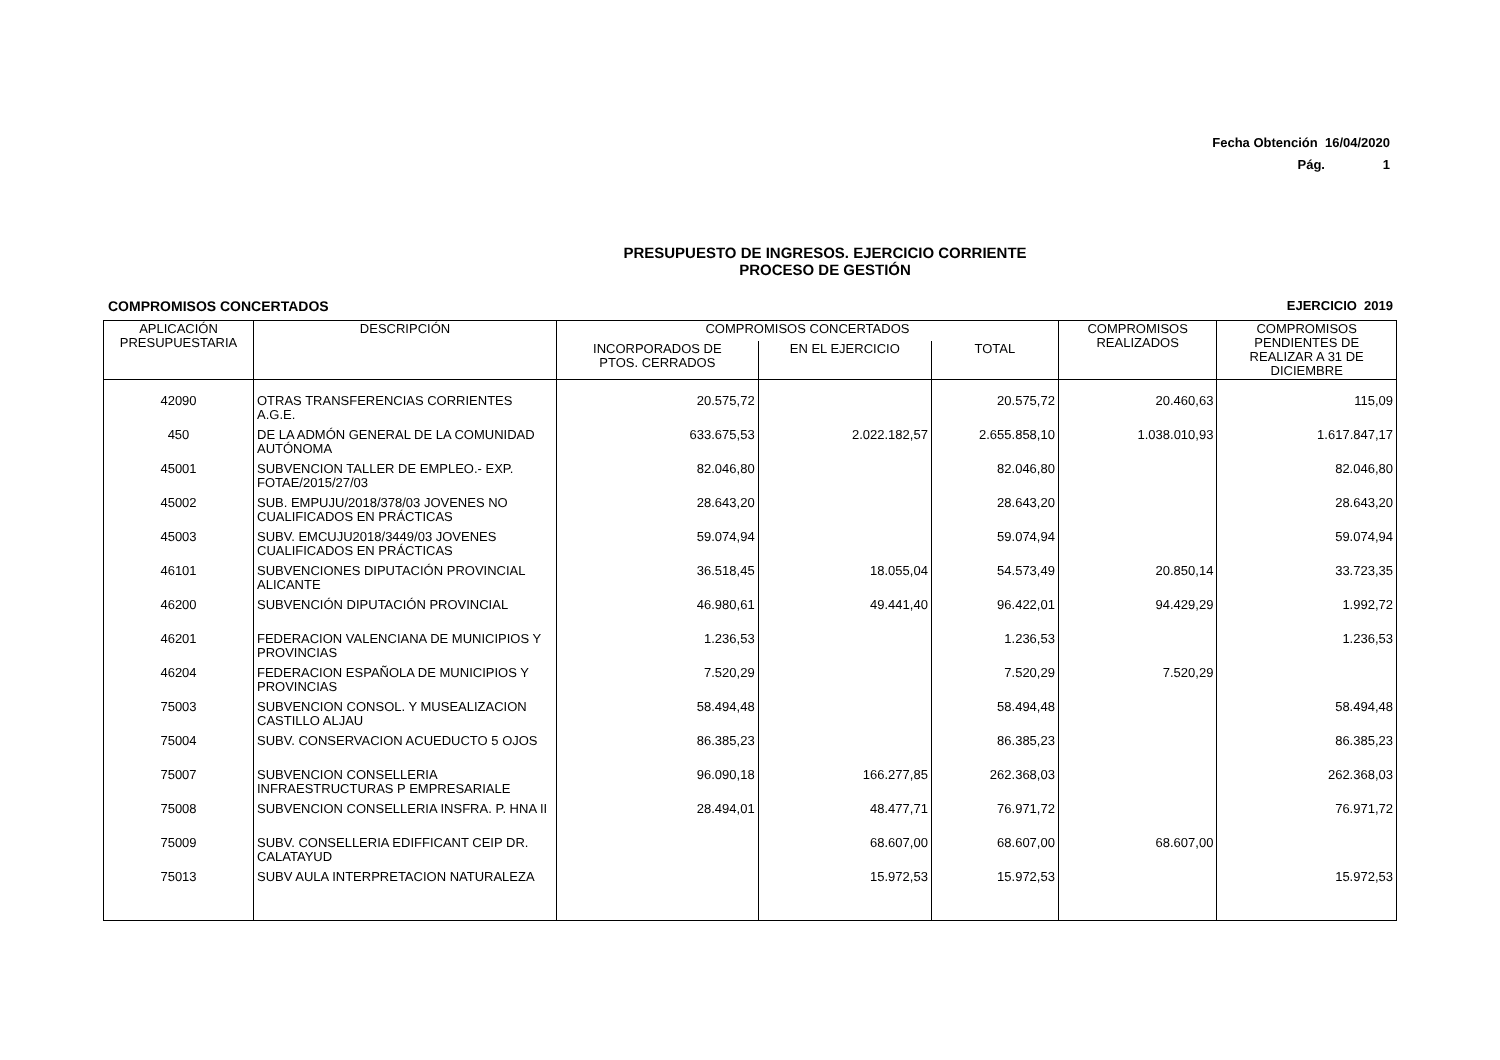Fecha Obtención 16/04/2020
Pág. 1
PRESUPUESTO DE INGRESOS. EJERCICIO CORRIENTE
PROCESO DE GESTIÓN
COMPROMISOS CONCERTADOS EJERCICIO 2019
| APLICACIÓN PRESUPUESTARIA | DESCRIPCIÓN | COMPROMISOS CONCERTADOS | | | COMPROMISOS REALIZADOS | COMPROMISOS PENDIENTES DE REALIZAR A 31 DE DICIEMBRE |
| --- | --- | --- | --- | --- | --- | --- |
| | | INCORPORADOS DE PTOS. CERRADOS | EN EL EJERCICIO | TOTAL | | |
| 42090 | OTRAS TRANSFERENCIAS CORRIENTES A.G.E. | 20.575,72 | | 20.575,72 | 20.460,63 | 115,09 |
| 450 | DE LA ADMÓN GENERAL DE LA COMUNIDAD AUTÓNOMA | 633.675,53 | 2.022.182,57 | 2.655.858,10 | 1.038.010,93 | 1.617.847,17 |
| 45001 | SUBVENCION TALLER DE EMPLEO.- EXP. FOTAE/2015/27/03 | 82.046,80 | | 82.046,80 | | 82.046,80 |
| 45002 | SUB. EMPUJU/2018/378/03 JOVENES NO CUALIFICADOS EN PRÁCTICAS | 28.643,20 | | 28.643,20 | | 28.643,20 |
| 45003 | SUBV. EMCUJU2018/3449/03 JOVENES CUALIFICADOS EN PRÁCTICAS | 59.074,94 | | 59.074,94 | | 59.074,94 |
| 46101 | SUBVENCIONES DIPUTACIÓN PROVINCIAL ALICANTE | 36.518,45 | 18.055,04 | 54.573,49 | 20.850,14 | 33.723,35 |
| 46200 | SUBVENCIÓN DIPUTACIÓN PROVINCIAL | 46.980,61 | 49.441,40 | 96.422,01 | 94.429,29 | 1.992,72 |
| 46201 | FEDERACION VALENCIANA DE MUNICIPIOS Y PROVINCIAS | 1.236,53 | | 1.236,53 | | 1.236,53 |
| 46204 | FEDERACION ESPAÑOLA DE MUNICIPIOS Y PROVINCIAS | 7.520,29 | | 7.520,29 | 7.520,29 | |
| 75003 | SUBVENCION CONSOL. Y MUSEALIZACION CASTILLO ALJAU | 58.494,48 | | 58.494,48 | | 58.494,48 |
| 75004 | SUBV. CONSERVACION ACUEDUCTO 5 OJOS | 86.385,23 | | 86.385,23 | | 86.385,23 |
| 75007 | SUBVENCION CONSELLERIA INFRAESTRUCTURAS P EMPRESARIALE | 96.090,18 | 166.277,85 | 262.368,03 | | 262.368,03 |
| 75008 | SUBVENCION CONSELLERIA INSFRA. P. HNA II | 28.494,01 | 48.477,71 | 76.971,72 | | 76.971,72 |
| 75009 | SUBV. CONSELLERIA EDIFFICANT CEIP DR. CALATAYUD | | 68.607,00 | 68.607,00 | 68.607,00 | |
| 75013 | SUBV AULA INTERPRETACION NATURALEZA | | 15.972,53 | 15.972,53 | | 15.972,53 |